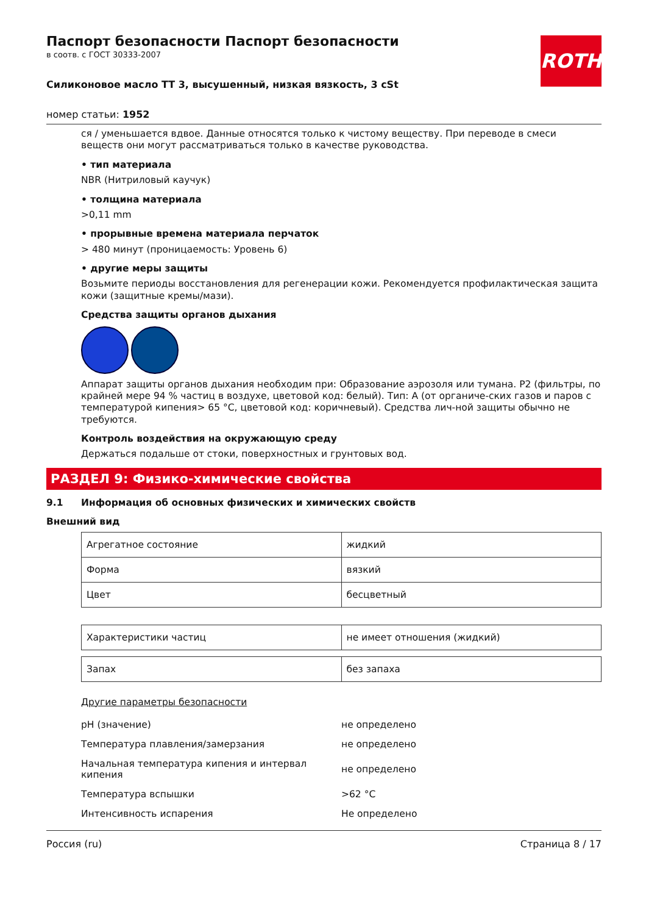ROTH
Паспорт безопасности Паспорт безопасности
в соотв. с ГОСТ 30333-2007
Силиконовое масло TT 3, высушенный, низкая вязкость, 3 cSt
номер статьи: 1952
ся / уменьшается вдвое. Данные относятся только к чистому веществу. При переводе в смеси веществ они могут рассматриваться только в качестве руководства.
• тип материала
NBR (Нитриловый каучук)
• толщина материала
>0,11 mm
• прорывные времена материала перчаток
> 480 минут (проницаемость: Уровень 6)
• другие меры защиты
Возьмите периоды восстановления для регенерации кожи. Рекомендуется профилактическая защита кожи (защитные кремы/мази).
Средства защиты органов дыхания
Аппарат защиты органов дыхания необходим при: Образование аэрозоля или тумана. P2 (фильтры, по крайней мере 94 % частиц в воздухе, цветовой код: белый). Тип: A (от органиче-ских газов и паров с температурой кипения> 65 °C, цветовой код: коричневый). Средства лич-ной защиты обычно не требуются.
Контроль воздействия на окружающую среду
Держаться подальше от стоки, поверхностных и грунтовых вод.
РАЗДЕЛ 9: Физико-химические свойства
9.1 Информация об основных физических и химических свойств
Внешний вид
| Агрегатное состояние | жидкий |
| Форма | вязкий |
| Цвет | бесцветный |
| Характеристики частиц | не имеет отношения (жидкий) |
| Запах | без запаха |
Другие параметры безопасности
| pH (значение) | не определено |
| Температура плавления/замерзания | не определено |
| Начальная температура кипения и интервал кипения | не определено |
| Температура вспышки | >62 °C |
| Интенсивность испарения | Не определено |
Россия (ru) Страница 8 / 17